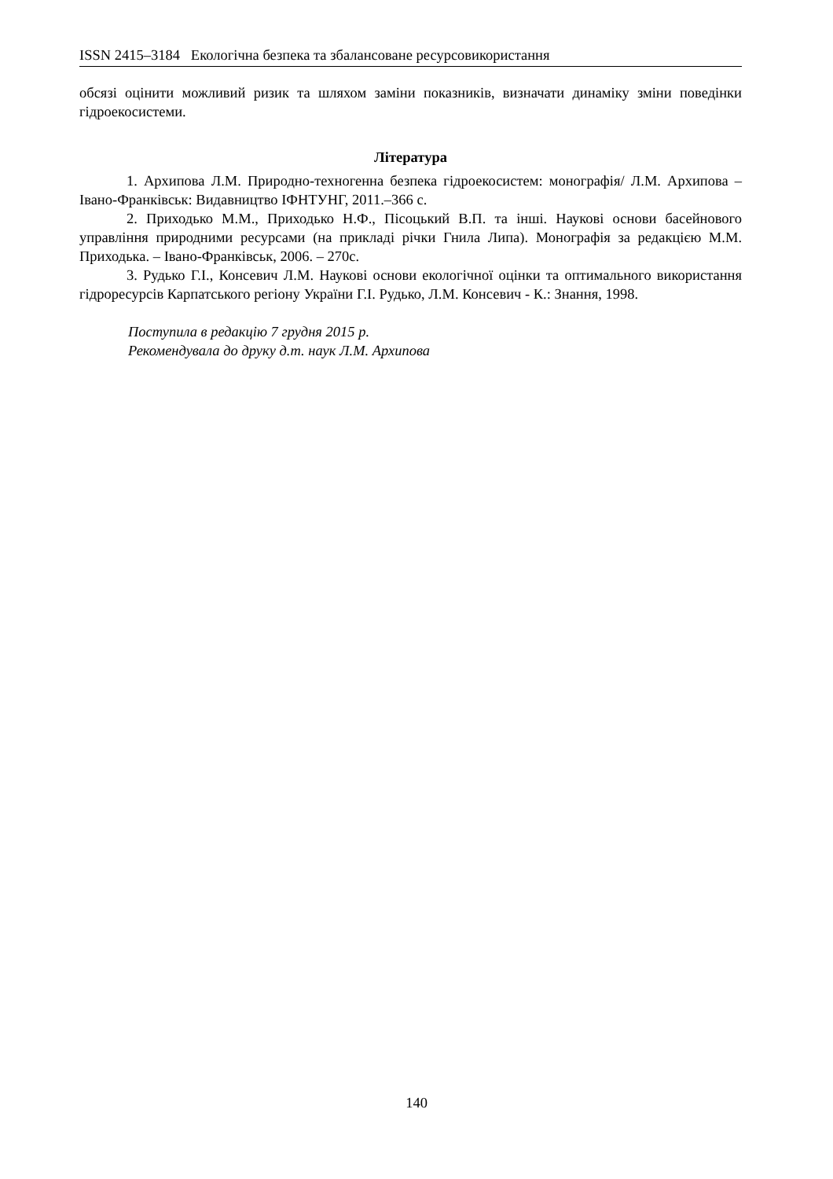ISSN 2415–3184 Екологічна безпека та збалансоване ресурсовикористання
обсязі оцінити можливий ризик та шляхом заміни показників, визначати динаміку зміни поведінки гідроекосистеми.
Література
1. Архипова Л.М. Природно-техногенна безпека гідроекосистем: монографія/ Л.М. Архипова –Івано-Франківськ: Видавництво ІФНТУНГ, 2011.–366 с.
2. Приходько М.М., Приходько Н.Ф., Пісоцький В.П. та інші. Наукові основи басейнового управління природними ресурсами (на прикладі річки Гнила Липа). Монографія за редакцією М.М. Приходька. – Івано-Франківськ, 2006. – 270с.
3. Рудько Г.І., Консевич Л.М. Наукові основи екологічної оцінки та оптимального використання гідроресурсів Карпатського регіону України Г.І. Рудько, Л.М. Консевич - К.: Знання, 1998.
Поступила в редакцію 7 грудня 2015 р.
Рекомендувала до друку д.т. наук Л.М. Архипова
140